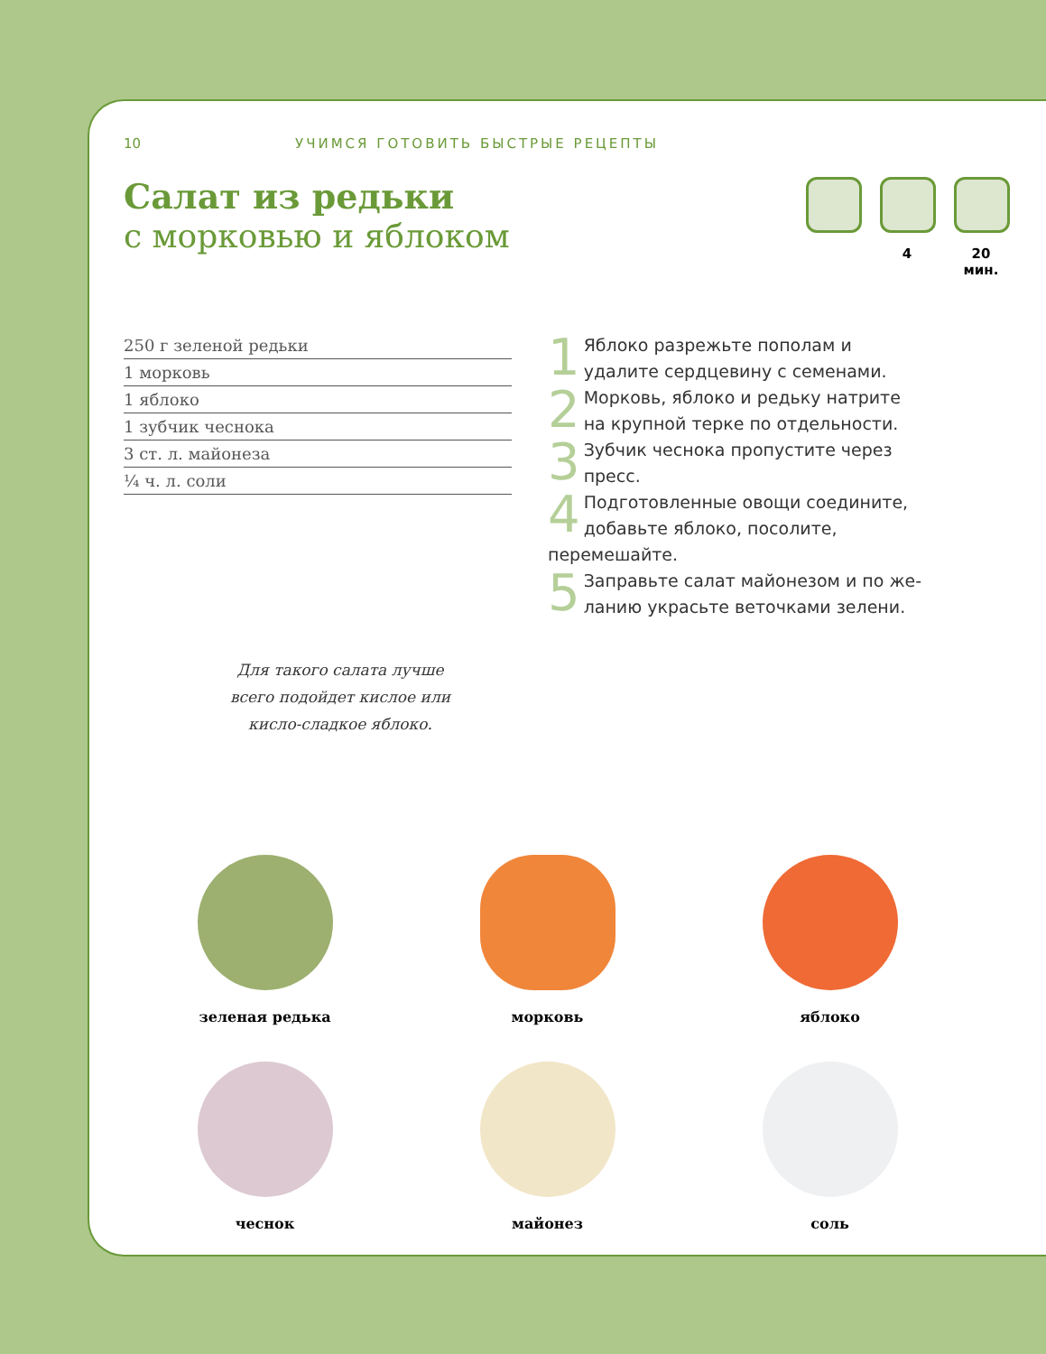10 УЧИМСЯ ГОТОВИТЬ БЫСТРЫЕ РЕЦЕПТЫ
Салат из редьки
с морковью и яблоком
4 20 мин.
250 г зеленой редьки
1 морковь
1 яблоко
1 зубчик чеснока
3 ст. л. майонеза
¼ ч. л. соли
1 Яблоко разрежьте пополам и удалите сердцевину с семенами.
2 Морковь, яблоко и редьку натрите на крупной терке по отдельности.
3 Зубчик чеснока пропустите через пресс.
4 Подготовленные овощи соеди­ните, добавьте яблоко, посолите, перемешайте.
5 Заправьте салат майонезом и по же­ланию украсьте веточками зелени.
Для такого салата лучше всего подойдет кислое или кисло-сладкое яблоко.
зеленая редька
морковь
яблоко
чеснок
майонез
соль